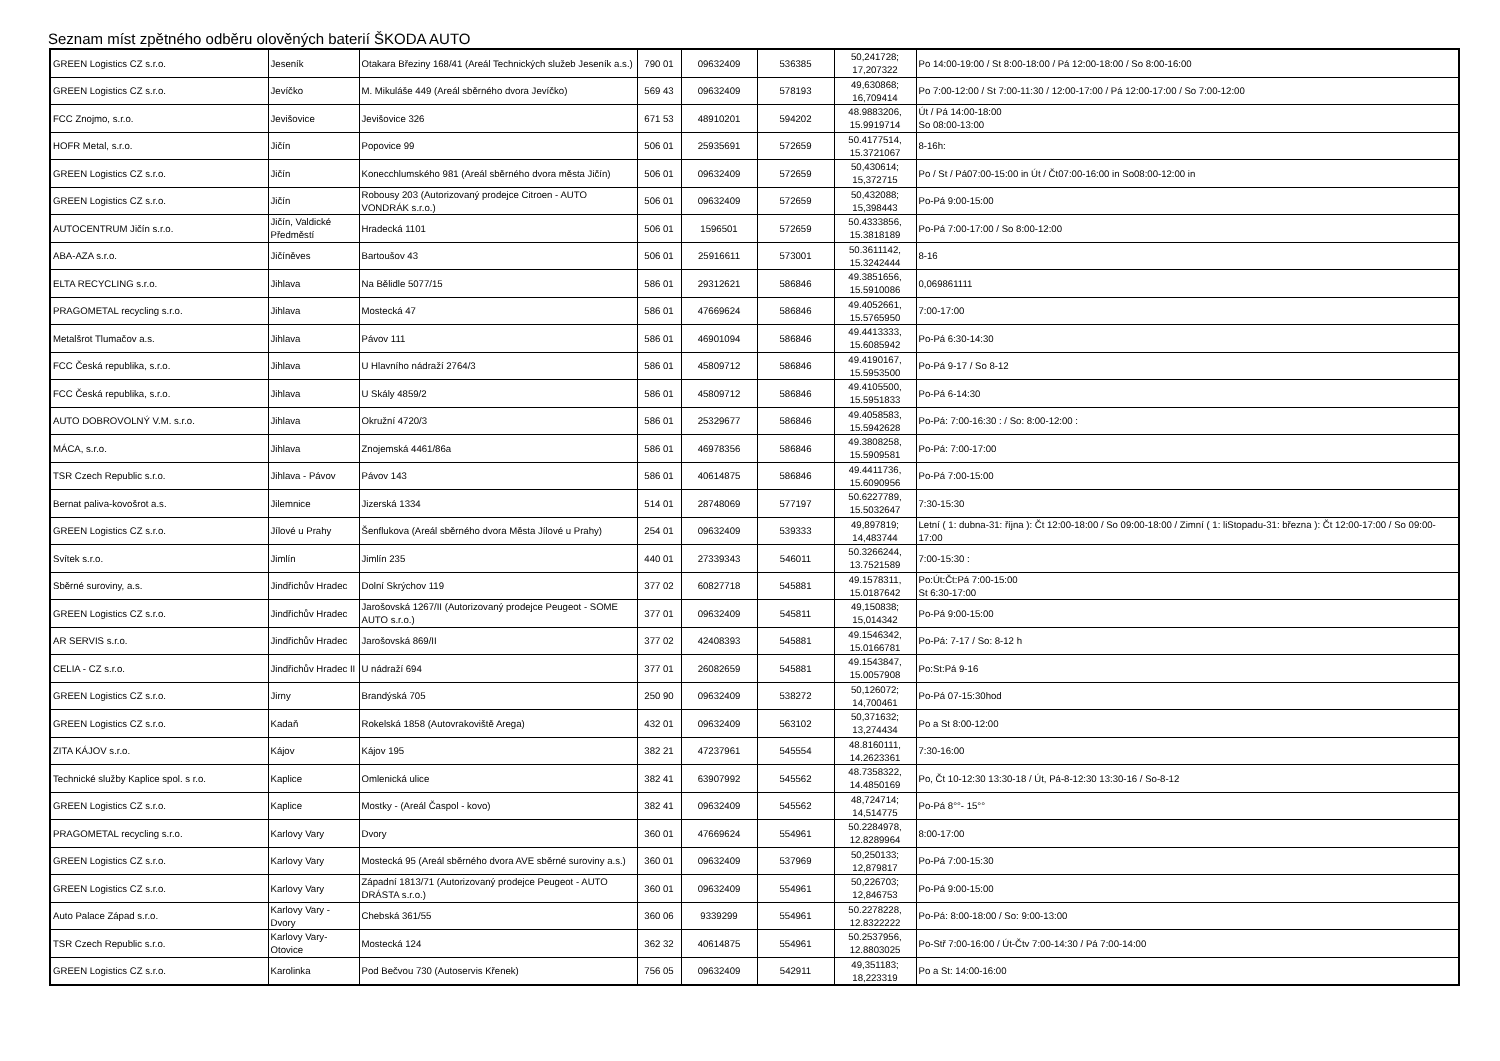Seznam míst zpětného odběru olověných baterií ŠKODA AUTO
| GREEN Logistics CZ s.r.o. | Jeseník | Otakara Březiny 168/41 (Areál Technických služeb Jeseník a.s.) | 790 01 | 09632409 | 536385 | 50,241728; 17,207322 | Po 14:00-19:00 / St 8:00-18:00 / Pá 12:00-18:00 / So 8:00-16:00 |
| GREEN Logistics CZ s.r.o. | Jevíčko | M. Mikuláše 449 (Areál sběrného dvora Jevíčko) | 569 43 | 09632409 | 578193 | 49,630868; 16,709414 | Po 7:00-12:00 / St 7:00-11:30 / 12:00-17:00 / Pá 12:00-17:00 / So 7:00-12:00 |
| FCC Znojmo, s.r.o. | Jevišovice | Jevišovice 326 | 671 53 | 48910201 | 594202 | 48.9883206, 15.9919714 | Út / Pá 14:00-18:00 So 08:00-13:00 |
| HOFR Metal, s.r.o. | Jičín | Popovice 99 | 506 01 | 25935691 | 572659 | 50.4177514, 15.3721067 | 8-16h: |
| GREEN Logistics CZ s.r.o. | Jičín | Konecchlumského 981 (Areál sběrného dvora města Jičín) | 506 01 | 09632409 | 572659 | 50,430614; 15,372715 | Po / St / Pá07:00-15:00 in Út / Čt07:00-16:00 in So08:00-12:00 in |
| GREEN Logistics CZ s.r.o. | Jičín | Robousy 203 (Autorizovaný prodejce Citroen - AUTO VONDRÁK s.r.o.) | 506 01 | 09632409 | 572659 | 50,432088; 15,398443 | Po-Pá 9:00-15:00 |
| AUTOCENTRUM Jičín s.r.o. | Jičín, Valdické Předměstí | Hradecká 1101 | 506 01 | 1596501 | 572659 | 50.4333856, 15.3818189 | Po-Pá 7:00-17:00 / So 8:00-12:00 |
| ABA-AZA s.r.o. | Jičíněves | Bartoušov 43 | 506 01 | 25916611 | 573001 | 50.3611142, 15.3242444 | 8-16 |
| ELTA RECYCLING s.r.o. | Jihlava | Na Bělidle 5077/15 | 586 01 | 29312621 | 586846 | 49.3851656, 15.5910086 | 0,069861111 |
| PRAGOMETAL recycling s.r.o. | Jihlava | Mostecká 47 | 586 01 | 47669624 | 586846 | 49.4052661, 15.5765950 | 7:00-17:00 |
| Metalšrot Tlumačov a.s. | Jihlava | Pávov 111 | 586 01 | 46901094 | 586846 | 49.4413333, 15.6085942 | Po-Pá 6:30-14:30 |
| FCC Česká republika, s.r.o. | Jihlava | U Hlavního nádraží 2764/3 | 586 01 | 45809712 | 586846 | 49.4190167, 15.5953500 | Po-Pá 9-17 / So 8-12 |
| FCC Česká republika, s.r.o. | Jihlava | U Skály 4859/2 | 586 01 | 45809712 | 586846 | 49.4105500, 15.5951833 | Po-Pá 6-14:30 |
| AUTO DOBROVOLNÝ V.M. s.r.o. | Jihlava | Okružní 4720/3 | 586 01 | 25329677 | 586846 | 49.4058583, 15.5942628 | Po-Pá: 7:00-16:30 : / So: 8:00-12:00 : |
| MÁCA, s.r.o. | Jihlava | Znojemská 4461/86a | 586 01 | 46978356 | 586846 | 49.3808258, 15.5909581 | Po-Pá: 7:00-17:00 |
| TSR Czech Republic s.r.o. | Jihlava - Pávov | Pávov 143 | 586 01 | 40614875 | 586846 | 49.4411736, 15.6090956 | Po-Pá 7:00-15:00 |
| Bernat paliva-kovošrot a.s. | Jilemnice | Jizerská 1334 | 514 01 | 28748069 | 577197 | 50.6227789, 15.5032647 | 7:30-15:30 |
| GREEN Logistics CZ s.r.o. | Jílové u Prahy | Šenflukova (Areál sběrného dvora Města Jílové u Prahy) | 254 01 | 09632409 | 539333 | 49,897819; 14,483744 | Letní ( 1: dubna-31: října ): Čt 12:00-18:00 / So 09:00-18:00 / Zimní ( 1: liStopadu-31: března ): Čt 12:00-17:00 / So 09:00-17:00 |
| Svítek s.r.o. | Jimlín | Jimlín 235 | 440 01 | 27339343 | 546011 | 50.3266244, 13.7521589 | 7:00-15:30 : |
| Sběrné suroviny, a.s. | Jindřichův Hradec | Dolní Skrýchov 119 | 377 02 | 60827718 | 545881 | 49.1578311, 15.0187642 | Po:Út:Čt:Pá 7:00-15:00 St 6:30-17:00 |
| GREEN Logistics CZ s.r.o. | Jindřichův Hradec | Jarošovská 1267/II (Autorizovaný prodejce Peugeot - SOME AUTO s.r.o.) | 377 01 | 09632409 | 545811 | 49,150838; 15,014342 | Po-Pá 9:00-15:00 |
| AR SERVIS s.r.o. | Jindřichův Hradec | Jarošovská 869/II | 377 02 | 42408393 | 545881 | 49.1546342, 15.0166781 | Po-Pá: 7-17 / So: 8-12 h |
| CELIA - CZ s.r.o. | Jindřichův Hradec II | U nádraží 694 | 377 01 | 26082659 | 545881 | 49.1543847, 15.0057908 | Po:St:Pá 9-16 |
| GREEN Logistics CZ s.r.o. | Jirny | Brandýská 705 | 250 90 | 09632409 | 538272 | 50,126072; 14,700461 | Po-Pá 07-15:30hod |
| GREEN Logistics CZ s.r.o. | Kadaň | Rokelská 1858 (Autovrakoviště Arega) | 432 01 | 09632409 | 563102 | 50,371632; 13,274434 | Po a St 8:00-12:00 |
| ZITA KÁJOV s.r.o. | Kájov | Kájov 195 | 382 21 | 47237961 | 545554 | 48.8160111, 14.2623361 | 7:30-16:00 |
| Technické služby Kaplice spol. s r.o. | Kaplice | Omlenická ulice | 382 41 | 63907992 | 545562 | 48.7358322, 14.4850169 | Po, Čt 10-12:30 13:30-18 / Út, Pá-8-12:30 13:30-16 / So-8-12 |
| GREEN Logistics CZ s.r.o. | Kaplice | Mostky - (Areál Časpol - kovo) | 382 41 | 09632409 | 545562 | 48,724714; 14,514775 | Po-Pá 8°°- 15°° |
| PRAGOMETAL recycling s.r.o. | Karlovy Vary | Dvory | 360 01 | 47669624 | 554961 | 50.2284978, 12.8289964 | 8:00-17:00 |
| GREEN Logistics CZ s.r.o. | Karlovy Vary | Mostecká 95 (Areál sběrného dvora AVE sběrné suroviny a.s.) | 360 01 | 09632409 | 537969 | 50,250133; 12,879817 | Po-Pá 7:00-15:30 |
| GREEN Logistics CZ s.r.o. | Karlovy Vary | Západní 1813/71 (Autorizovaný prodejce Peugeot - AUTO DRÁSTA s.r.o.) | 360 01 | 09632409 | 554961 | 50,226703; 12,846753 | Po-Pá 9:00-15:00 |
| Auto Palace Západ s.r.o. | Karlovy Vary - Dvory | Chebská 361/55 | 360 06 | 9339299 | 554961 | 50.2278228, 12.8322222 | Po-Pá: 8:00-18:00 / So: 9:00-13:00 |
| TSR Czech Republic s.r.o. | Karlovy Vary-Otovice | Mostecká 124 | 362 32 | 40614875 | 554961 | 50.2537956, 12.8803025 | Po-Stř 7:00-16:00 / Út-Čtv 7:00-14:30 / Pá 7:00-14:00 |
| GREEN Logistics CZ s.r.o. | Karolinka | Pod Bečvou 730 (Autoservis Křenek) | 756 05 | 09632409 | 542911 | 49,351183; 18,223319 | Po a St: 14:00-16:00 |